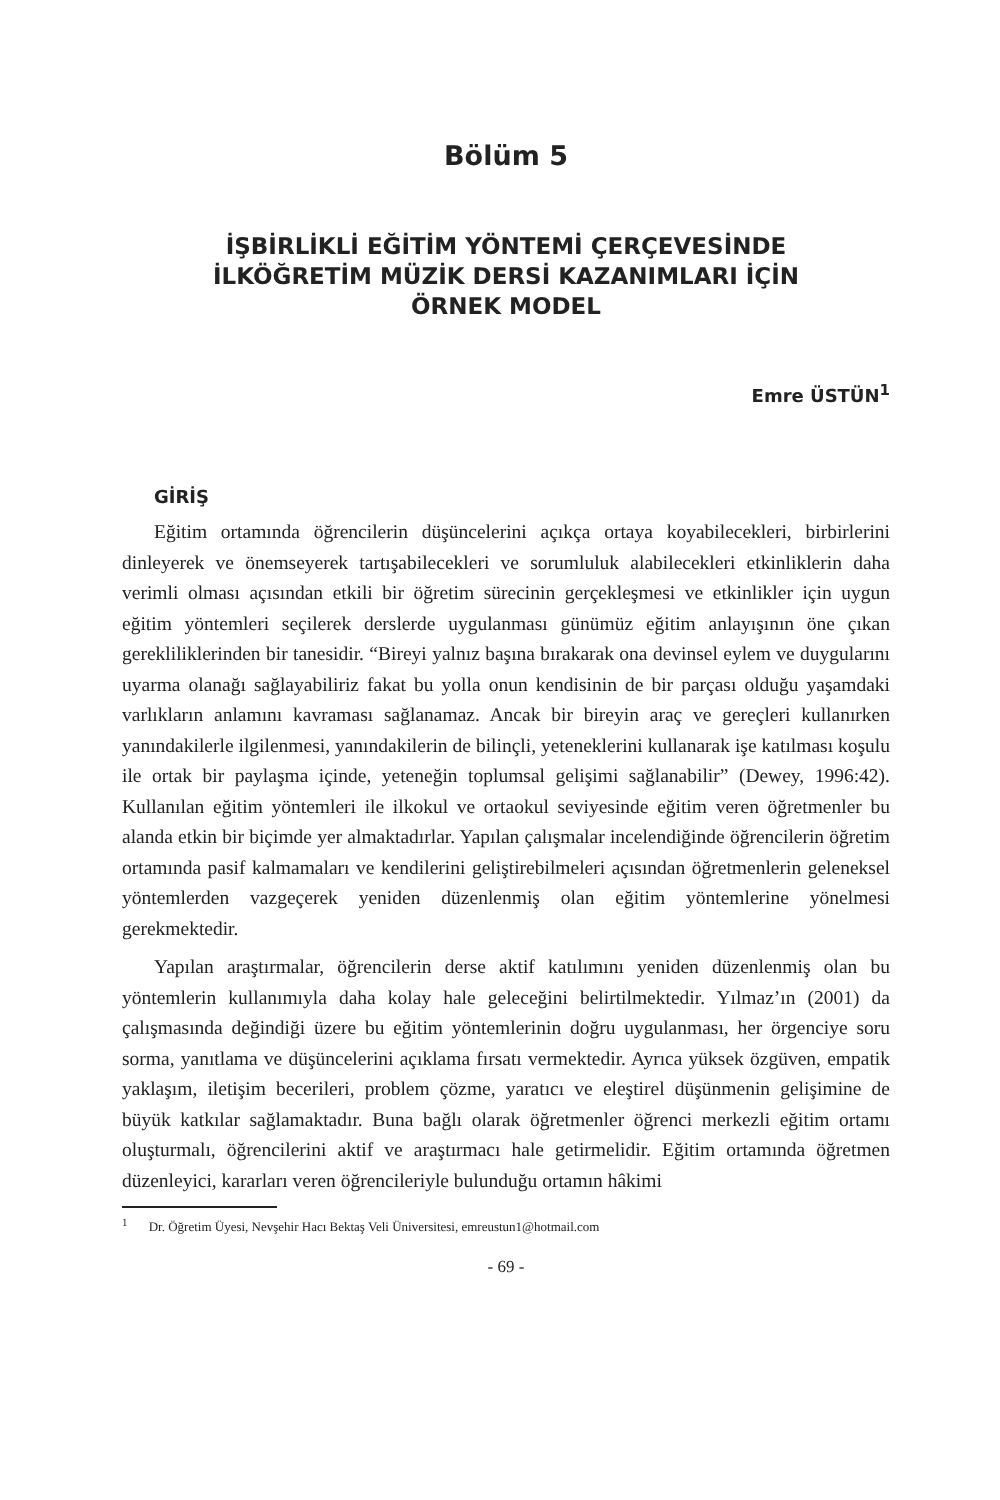Bölüm 5
İŞBİRLİKLİ EĞİTİM YÖNTEMİ ÇERÇEVESİNDE
İLKÖĞRETİM MÜZİK DERSİ KAZANIMLARI İÇİN
ÖRNEK MODEL
Emre ÜSTÜN<sup>1</sup>
GİRİŞ
Eğitim ortamında öğrencilerin düşüncelerini açıkça ortaya koyabilecekleri, birbirlerini dinleyerek ve önemseyerek tartışabilecekleri ve sorumluluk alabilecekleri etkinliklerin daha verimli olması açısından etkili bir öğretim sürecinin gerçekleşmesi ve etkinlikler için uygun eğitim yöntemleri seçilerek derslerde uygulanması günümüz eğitim anlayışının öne çıkan gerekliliklerinden bir tanesidir. “Bireyi yalnız başına bırakarak ona devinsel eylem ve duygularını uyarma olanağı sağlayabiliriz fakat bu yolla onun kendisinin de bir parçası olduğu yaşamdaki varlıkların anlamını kavraması sağlanamaz. Ancak bir bireyin araç ve gereçleri kullanırken yanındakilerle ilgilenmesi, yanındakilerin de bilinçli, yeteneklerini kullanarak işe katılması koşulu ile ortak bir paylaşma içinde, yeteneğin toplumsal gelişimi sağlanabilir” (Dewey, 1996:42). Kullanılan eğitim yöntemleri ile ilkokul ve ortaokul seviyesinde eğitim veren öğretmenler bu alanda etkin bir biçimde yer almaktadırlar. Yapılan çalışmalar incelendiğinde öğrencilerin öğretim ortamında pasif kalmamaları ve kendilerini geliştirebilmeleri açısından öğretmenlerin geleneksel yöntemlerden vazgeçerek yeniden düzenlenmiş olan eğitim yöntemlerine yönelmesi gerekmektedir.
Yapılan araştırmalar, öğrencilerin derse aktif katılımını yeniden düzenlenmiş olan bu yöntemlerin kullanımıyla daha kolay hale geleceğini belirtilmektedir. Yılmaz’ın (2001) da çalışmasında değindiği üzere bu eğitim yöntemlerinin doğru uygulanması, her örgenciye soru sorma, yanıtlama ve düşüncelerini açıklama fırsatı vermektedir. Ayrıca yüksek özgüven, empatik yaklaşım, iletişim becerileri, problem çözme, yaratıcı ve eleştirel düşünmenin gelişimine de büyük katkılar sağlamaktadır. Buna bağlı olarak öğretmenler öğrenci merkezli eğitim ortamı oluşturmalı, öğrencilerini aktif ve araştırmacı hale getirmelidir. Eğitim ortamında öğretmen düzenleyici, kararları veren öğrencileriyle bulunduğu ortamın hâkimi
<sup>1</sup> Dr. Öğretim Üyesi, Nevşehir Hacı Bektaş Veli Üniversitesi, emreustun1@hotmail.com
- 69 -